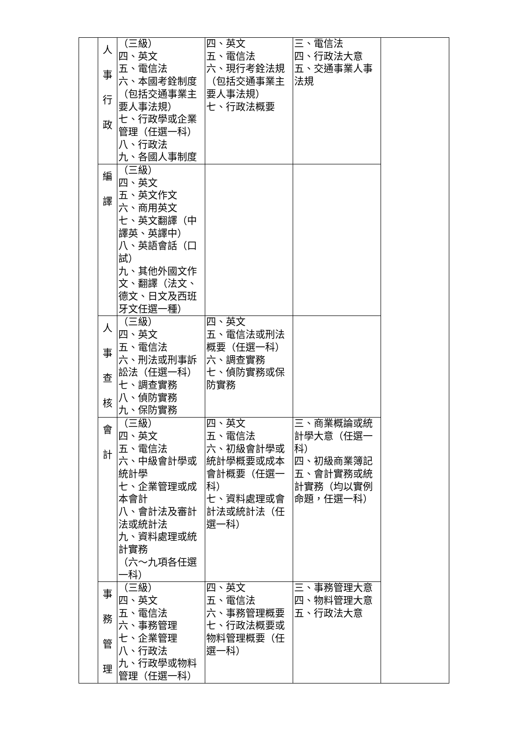| | 人 事 行 政 | （三級） 四、英文 五、電信法 六、本國考銓制度（包括交通事業主要人事法規） 七、行政學或企業管理（任選一科） 八、行政法 九、各國人事制度 | 四、英文 五、電信法 六、現行考銓法規（包括交通事業主要人事法規） 七、行政法概要 | 三、電信法 四、行政法大意 五、交通事業人事法規 | |
| | 編 譯 | （三級） 四、英文 五、英文作文 六、商用英文 七、英文翻譯（中譯英、英譯中） 八、英語會話（口試） 九、其他外國文作文、翻譯（法文、德文、日文及西班牙文任選一種） | | | |
| | 人 事 查 核 | （三級） 四、英文 五、電信法 六、刑法或刑事訴訟法（任選一科） 七、調查實務 八、偵防實務 九、保防實務 | 四、英文 五、電信法或刑法概要（任選一科） 六、調查實務 七、偵防實務或保防實務 | | |
| | 會 計 | （三級） 四、英文 五、電信法 六、中級會計學或統計學 七、企業管理或成本會計 八、會計法及審計法或統計法 九、資料處理或統計實務 （六～九項各任選一科） | 四、英文 五、電信法 六、初級會計學或統計學概要或成本會計概要（任選一科） 七、資料處理或會計法或統計法（任選一科） | 三、商業概論或統計學大意（任選一科） 四、初級商業簿記 五、會計實務或統計實務（均以實例命題，任選一科） | |
| | 事 務 管 理 | （三級） 四、英文 五、電信法 六、事務管理 七、企業管理 八、行政法 九、行政學或物料管理（任選一科） | 四、英文 五、電信法 六、事務管理概要 七、行政法概要或物料管理概要（任選一科） | 三、事務管理大意 四、物料管理大意 五、行政法大意 | |